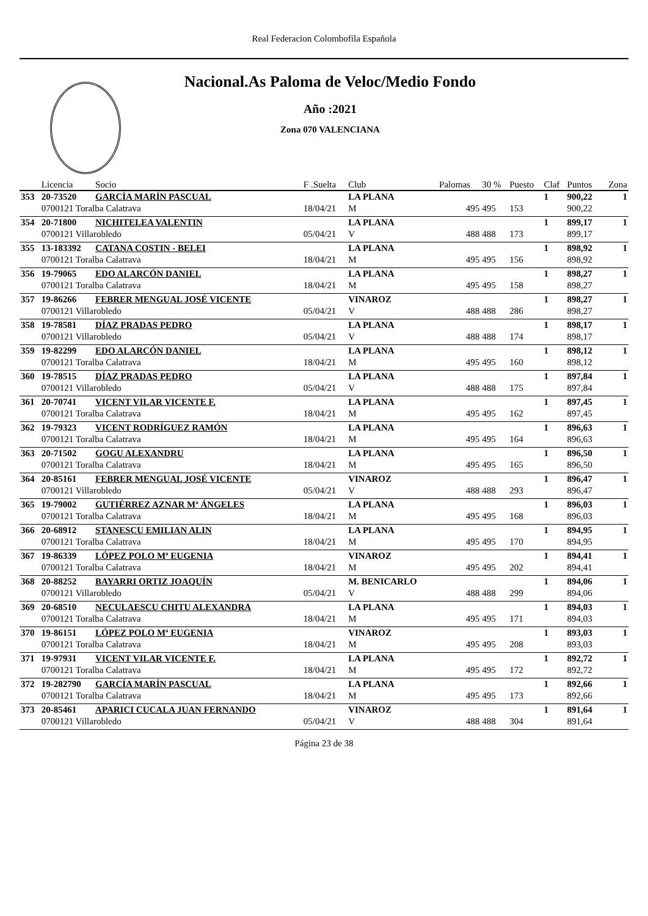Real Federacion Colombofila Española
Nacional.As Paloma de Veloc/Medio Fondo
Año :2021
Zona 070 VALENCIANA
| | Licencia | Socio | F .Suelta | Club | Palomas | 30 % | Puesto | Claf | Puntos | Zona |
| --- | --- | --- | --- | --- | --- | --- | --- | --- | --- | --- |
| 353 | 20-73520 | GARCÍA MARÍN PASCUAL | | LA PLANA | | | | 1 | 900,22 | 1 |
| | 0700121 Toralba Calatrava | | 18/04/21 | M | 495 | 495 | 153 | | 900,22 | |
| 354 | 20-71800 | NICHITELEA VALENTIN | | LA PLANA | | | | 1 | 899,17 | 1 |
| | 0700121 Villarobledo | | 05/04/21 | V | 488 | 488 | 173 | | 899,17 | |
| 355 | 13-183392 | CATANA COSTIN - BELEI | | LA PLANA | | | | 1 | 898,92 | 1 |
| | 0700121 Toralba Calatrava | | 18/04/21 | M | 495 | 495 | 156 | | 898,92 | |
| 356 | 19-79065 | EDO ALARCÓN DANIEL | | LA PLANA | | | | 1 | 898,27 | 1 |
| | 0700121 Toralba Calatrava | | 18/04/21 | M | 495 | 495 | 158 | | 898,27 | |
| 357 | 19-86266 | FEBRER MENGUAL JOSÉ VICENTE | | VINAROZ | | | | 1 | 898,27 | 1 |
| | 0700121 Villarobledo | | 05/04/21 | V | 488 | 488 | 286 | | 898,27 | |
| 358 | 19-78581 | DÍAZ PRADAS PEDRO | | LA PLANA | | | | 1 | 898,17 | 1 |
| | 0700121 Villarobledo | | 05/04/21 | V | 488 | 488 | 174 | | 898,17 | |
| 359 | 19-82299 | EDO ALARCÓN DANIEL | | LA PLANA | | | | 1 | 898,12 | 1 |
| | 0700121 Toralba Calatrava | | 18/04/21 | M | 495 | 495 | 160 | | 898,12 | |
| 360 | 19-78515 | DÍAZ PRADAS PEDRO | | LA PLANA | | | | 1 | 897,84 | 1 |
| | 0700121 Villarobledo | | 05/04/21 | V | 488 | 488 | 175 | | 897,84 | |
| 361 | 20-70741 | VICENT VILAR VICENTE F. | | LA PLANA | | | | 1 | 897,45 | 1 |
| | 0700121 Toralba Calatrava | | 18/04/21 | M | 495 | 495 | 162 | | 897,45 | |
| 362 | 19-79323 | VICENT RODRÍGUEZ RAMÓN | | LA PLANA | | | | 1 | 896,63 | 1 |
| | 0700121 Toralba Calatrava | | 18/04/21 | M | 495 | 495 | 164 | | 896,63 | |
| 363 | 20-71502 | GOGU ALEXANDRU | | LA PLANA | | | | 1 | 896,50 | 1 |
| | 0700121 Toralba Calatrava | | 18/04/21 | M | 495 | 495 | 165 | | 896,50 | |
| 364 | 20-85161 | FEBRER MENGUAL JOSÉ VICENTE | | VINAROZ | | | | 1 | 896,47 | 1 |
| | 0700121 Villarobledo | | 05/04/21 | V | 488 | 488 | 293 | | 896,47 | |
| 365 | 19-79002 | GUTIÉRREZ AZNAR Mª ÁNGELES | | LA PLANA | | | | 1 | 896,03 | 1 |
| | 0700121 Toralba Calatrava | | 18/04/21 | M | 495 | 495 | 168 | | 896,03 | |
| 366 | 20-68912 | STANESCU EMILIAN ALIN | | LA PLANA | | | | 1 | 894,95 | 1 |
| | 0700121 Toralba Calatrava | | 18/04/21 | M | 495 | 495 | 170 | | 894,95 | |
| 367 | 19-86339 | LÓPEZ POLO Mª EUGENIA | | VINAROZ | | | | 1 | 894,41 | 1 |
| | 0700121 Toralba Calatrava | | 18/04/21 | M | 495 | 495 | 202 | | 894,41 | |
| 368 | 20-88252 | BAYARRI ORTIZ JOAQUÍN | | M. BENICARLO | | | | 1 | 894,06 | 1 |
| | 0700121 Villarobledo | | 05/04/21 | V | 488 | 488 | 299 | | 894,06 | |
| 369 | 20-68510 | NECULAESCU CHITU ALEXANDRA | | LA PLANA | | | | 1 | 894,03 | 1 |
| | 0700121 Toralba Calatrava | | 18/04/21 | M | 495 | 495 | 171 | | 894,03 | |
| 370 | 19-86151 | LÓPEZ POLO Mª EUGENIA | | VINAROZ | | | | 1 | 893,03 | 1 |
| | 0700121 Toralba Calatrava | | 18/04/21 | M | 495 | 495 | 208 | | 893,03 | |
| 371 | 19-97931 | VICENT VILAR VICENTE F. | | LA PLANA | | | | 1 | 892,72 | 1 |
| | 0700121 Toralba Calatrava | | 18/04/21 | M | 495 | 495 | 172 | | 892,72 | |
| 372 | 19-282790 | GARCÍA MARÍN PASCUAL | | LA PLANA | | | | 1 | 892,66 | 1 |
| | 0700121 Toralba Calatrava | | 18/04/21 | M | 495 | 495 | 173 | | 892,66 | |
| 373 | 20-85461 | APARICI CUCALA JUAN FERNANDO | | VINAROZ | | | | 1 | 891,64 | 1 |
| | 0700121 Villarobledo | | 05/04/21 | V | 488 | 488 | 304 | | 891,64 | |
Página 23 de 38